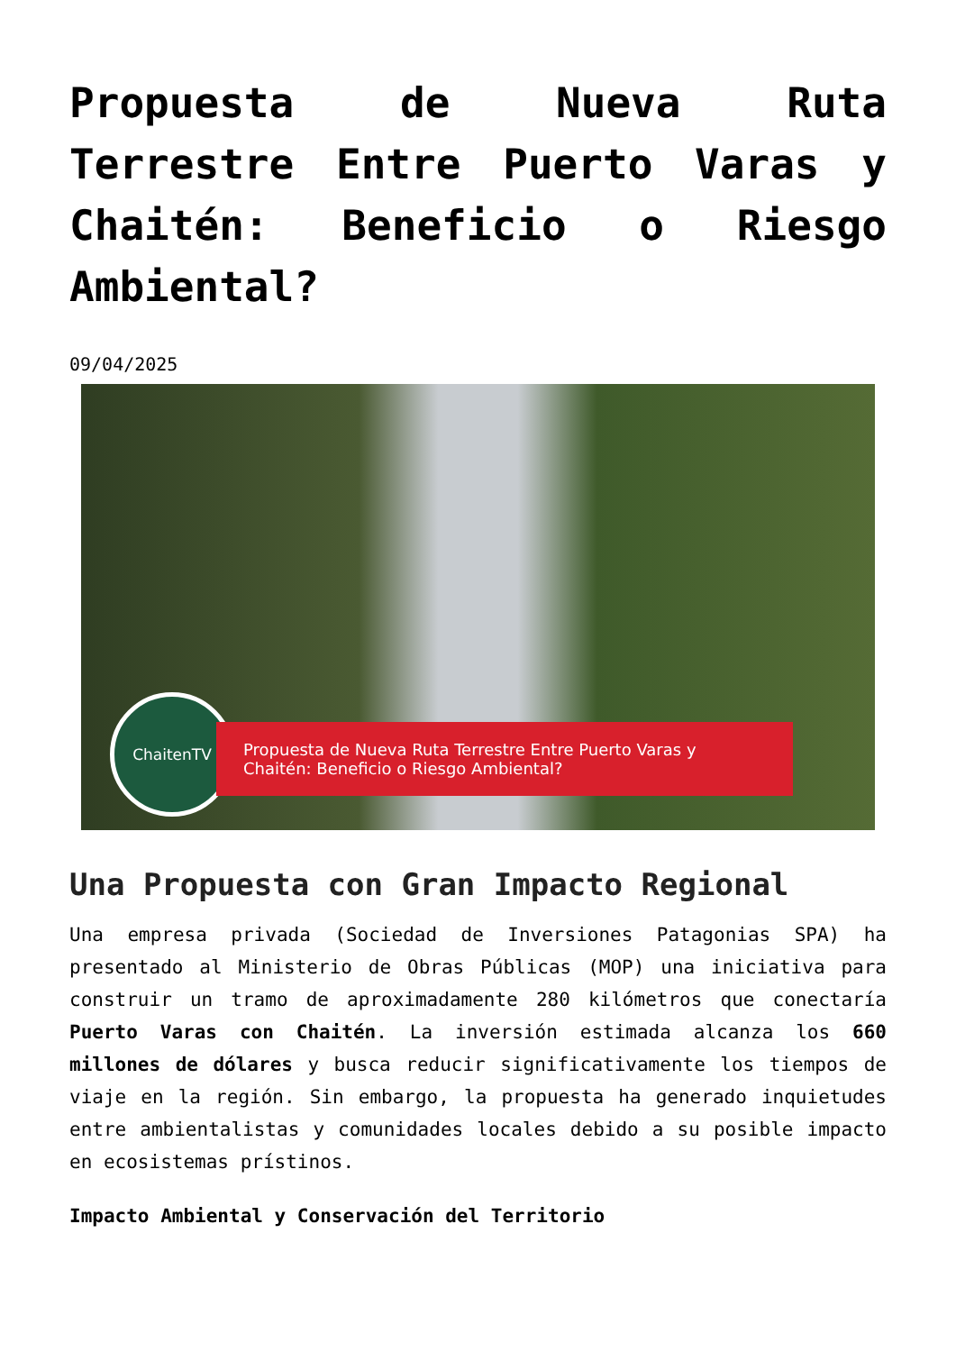Propuesta de Nueva Ruta Terrestre Entre Puerto Varas y Chaitén: Beneficio o Riesgo Ambiental?
09/04/2025
ChaitenTV
Propuesta de Nueva Ruta Terrestre Entre Puerto Varas y Chaitén: Beneficio o Riesgo Ambiental?
Una Propuesta con Gran Impacto Regional
Una empresa privada (Sociedad de Inversiones Patagonias SPA) ha presentado al Ministerio de Obras Públicas (MOP) una iniciativa para construir un tramo de aproximadamente 280 kilómetros que conectaría Puerto Varas con Chaitén. La inversión estimada alcanza los 660 millones de dólares y busca reducir significativamente los tiempos de viaje en la región. Sin embargo, la propuesta ha generado inquietudes entre ambientalistas y comunidades locales debido a su posible impacto en ecosistemas prístinos.
Impacto Ambiental y Conservación del Territorio